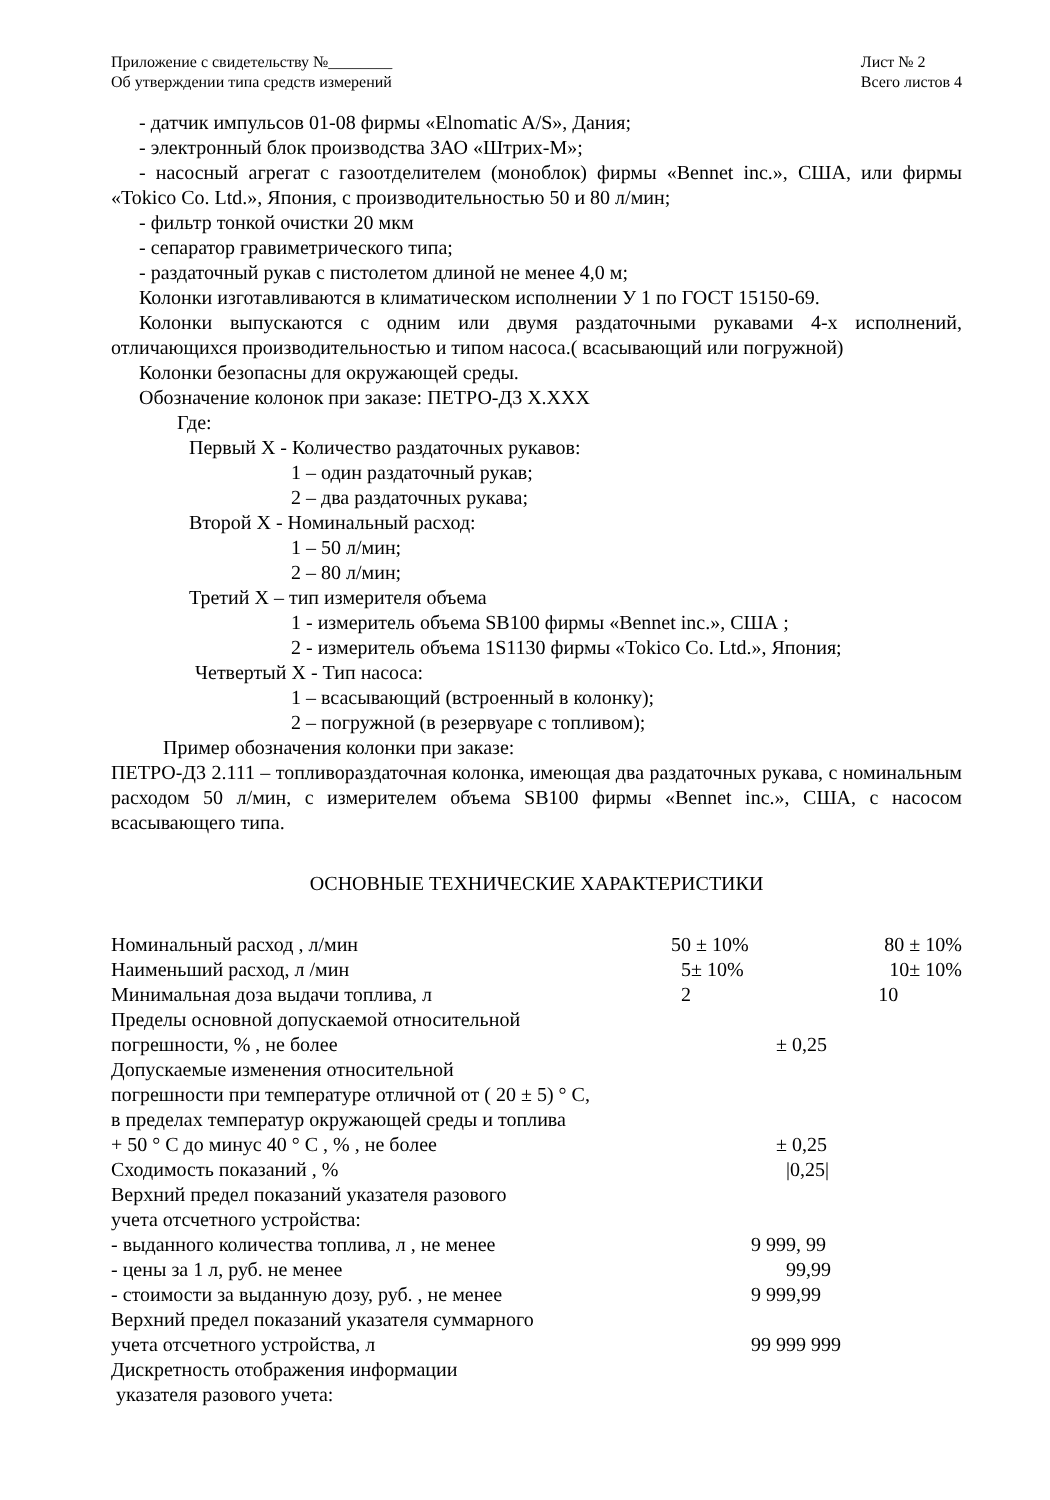Приложение с свидетельству №________
Об утверждении типа средств измерений
Лист № 2
Всего листов 4
- датчик импульсов 01-08 фирмы «Elnomatic A/S», Дания;
- электронный блок производства ЗАО «Штрих-М»;
- насосный агрегат с газоотделителем (моноблок) фирмы «Bennet inc.», США, или фирмы «Tokico Co. Ltd.», Япония, с производительностью 50 и 80 л/мин;
- фильтр тонкой очистки 20 мкм
- сепаратор гравиметрического типа;
- раздаточный рукав с пистолетом длиной не менее 4,0 м;
Колонки изготавливаются в климатическом исполнении У 1 по ГОСТ 15150-69.
Колонки выпускаются с одним или двумя раздаточными рукавами 4-х исполнений, отличающихся производительностью и типом насоса.( всасывающий или погружной)
Колонки безопасны для окружающей среды.
Обозначение колонок при заказе: ПЕТРО-Д3 X.XXX
Где:
Первый X - Количество раздаточных рукавов:
1 – один раздаточный рукав;
2 – два раздаточных рукава;
Второй X - Номинальный расход:
1 – 50 л/мин;
2 – 80 л/мин;
Третий X – тип измерителя объема
1 - измеритель объема SB100 фирмы «Bennet inc.», США ;
2 - измеритель объема 1S1130 фирмы «Tokico Co. Ltd.», Япония;
Четвертый X - Тип насоса:
1 – всасывающий (встроенный в колонку);
2 – погружной (в резервуаре с топливом);
Пример обозначения колонки при заказе:
ПЕТРО-Д3 2.111 – топливораздаточная колонка, имеющая два раздаточных рукава, с номинальным расходом 50 л/мин, с измерителем объема SB100 фирмы «Bennet inc.», США, с насосом всасывающего типа.
ОСНОВНЫЕ ТЕХНИЧЕСКИЕ ХАРАКТЕРИСТИКИ
| Номинальный расход , л/мин | 50 ± 10% | 80 ± 10% |
| Наименьший расход, л /мин | 5± 10% | 10± 10% |
| Минимальная доза выдачи топлива, л | 2 | 10 |
| Пределы основной допускаемой относительной погрешности, % , не более | ± 0,25 | |
| Допускаемые изменения относительной погрешности при температуре отличной от ( 20 ± 5) ° C, в пределах температур окружающей среды и топлива + 50 ° C до минус 40 ° C , % , не более | ± 0,25 | |
| Сходимость показаний , % | /0,25/ | |
| Верхний предел показаний указателя разового учета отсчетного устройства: - выданного количества топлива, л , не менее | 9 999, 99 | |
| - цены за 1 л, руб. не менее | 99,99 | |
| - стоимости за выданную дозу, руб. , не менее | 9 999,99 | |
| Верхний предел показаний указателя суммарного учета отсчетного устройства, л | 99 999 999 | |
| Дискретность отображения информации указателя разового учета: | | |